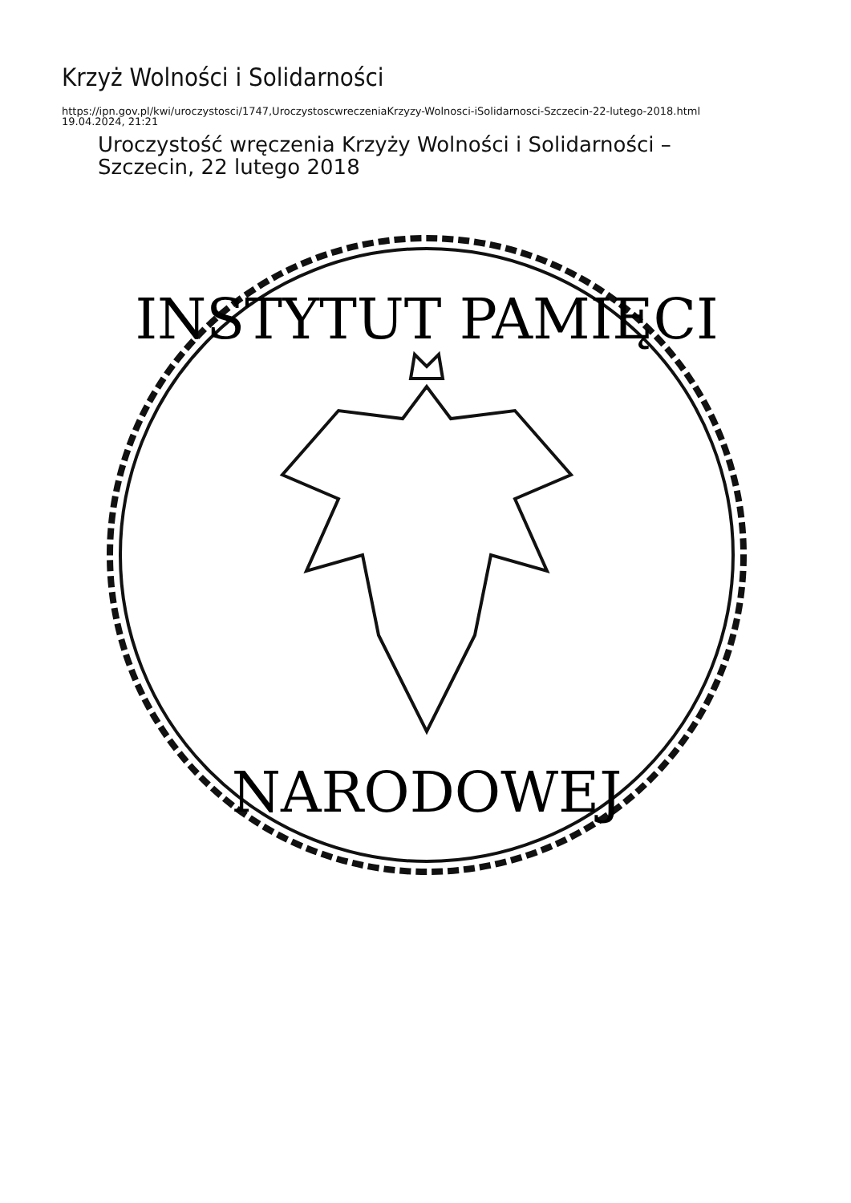Krzyż Wolności i Solidarności
https://ipn.gov.pl/kwi/uroczystosci/1747,UroczystoscwreczeniaKrzyzy-Wolnosci-iSolidarnosci-Szczecin-22-lutego-2018.html
19.04.2024, 21:21
Uroczystość wręczenia Krzyży Wolności i Solidarności –
Szczecin, 22 lutego 2018
INSTYTUT PAMIĘCI
NARODOWEJ